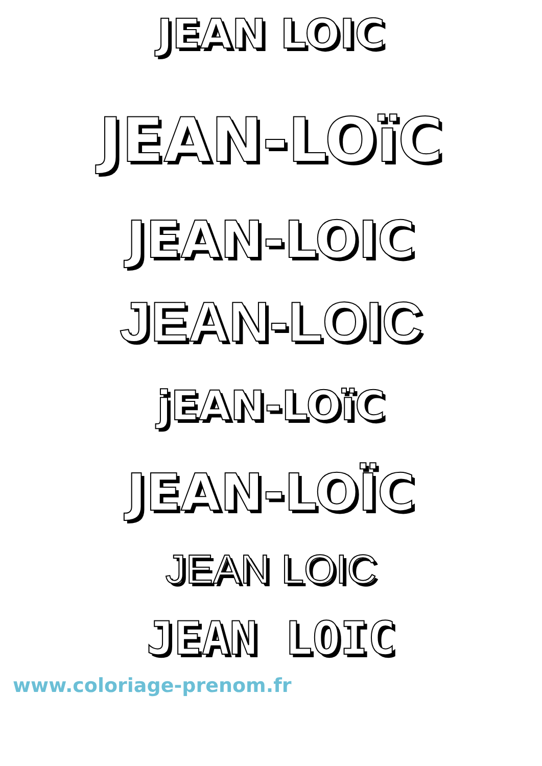JEAN LOIC
JEAN-LOïC
JEAN-LOIC
JEAN-LOIC
jEAN-LOïC
JEAN-LOÏC
JEAN LOIC
JEAN LOIC
www.coloriage-prenom.fr